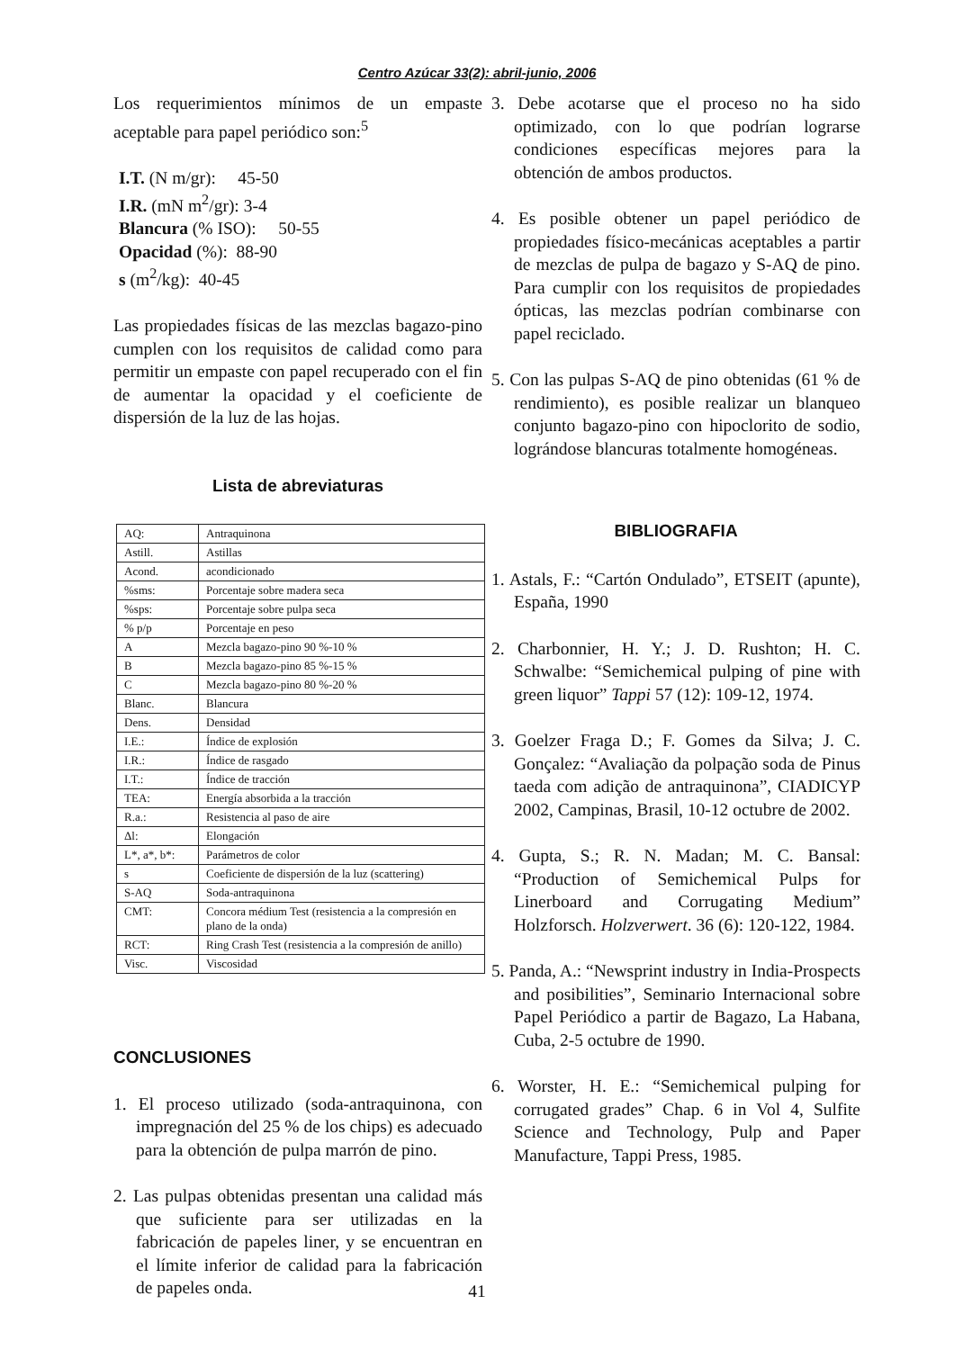Centro Azúcar 33(2): abril-junio, 2006
Los requerimientos mínimos de un empaste aceptable para papel periódico son:<sup>5</sup>
I.T. (N m/gr): 45-50
I.R. (mN m<sup>2</sup>/gr): 3-4
Blancura (% ISO): 50-55
Opacidad (%): 88-90
s (m<sup>2</sup>/kg): 40-45
Las propiedades físicas de las mezclas bagazo-pino cumplen con los requisitos de calidad como para permitir un empaste con papel recuperado con el fin de aumentar la opacidad y el coeficiente de dispersión de la luz de las hojas.
Lista de abreviaturas
| AQ: | Antraquinona |
| Astill. | Astillas |
| Acond. | acondicionado |
| %sms: | Porcentaje sobre madera seca |
| %sps: | Porcentaje sobre pulpa seca |
| % p/p | Porcentaje en peso |
| A | Mezcla bagazo-pino 90 %-10 % |
| B | Mezcla bagazo-pino 85 %-15 % |
| C | Mezcla bagazo-pino 80 %-20 % |
| Blanc. | Blancura |
| Dens. | Densidad |
| I.E.: | Índice de explosión |
| I.R.: | Índice de rasgado |
| I.T.: | Índice de tracción |
| TEA: | Energía absorbida a la tracción |
| R.a.: | Resistencia al paso de aire |
| Δl: | Elongación |
| L*, a*, b*: | Parámetros de color |
| s | Coeficiente de dispersión de la luz (scattering) |
| S-AQ | Soda-antraquinona |
| CMT: | Concora médium Test (resistencia a la compresión en plano de la onda) |
| RCT: | Ring Crash Test (resistencia a la compresión de anillo) |
| Visc. | Viscosidad |
CONCLUSIONES
1. El proceso utilizado (soda-antraquinona, con impregnación del 25 % de los chips) es adecuado para la obtención de pulpa marrón de pino.
2. Las pulpas obtenidas presentan una calidad más que suficiente para ser utilizadas en la fabricación de papeles liner, y se encuentran en el límite inferior de calidad para la fabricación de papeles onda.
3. Debe acotarse que el proceso no ha sido optimizado, con lo que podrían lograrse condiciones específicas mejores para la obtención de ambos productos.
4. Es posible obtener un papel periódico de propiedades físico-mecánicas aceptables a partir de mezclas de pulpa de bagazo y S-AQ de pino. Para cumplir con los requisitos de propiedades ópticas, las mezclas podrían combinarse con papel reciclado.
5. Con las pulpas S-AQ de pino obtenidas (61 % de rendimiento), es posible realizar un blanqueo conjunto bagazo-pino con hipoclorito de sodio, lográndose blancuras totalmente homogéneas.
BIBLIOGRAFIA
1. Astals, F.: “Cartón Ondulado”, ETSEIT (apunte), España, 1990
2. Charbonnier, H. Y.; J. D. Rushton; H. C. Schwalbe: “Semichemical pulping of pine with green liquor” Tappi 57 (12): 109-12, 1974.
3. Goelzer Fraga D.; F. Gomes da Silva; J. C. Gonçalez: “Avaliação da polpação soda de Pinus taeda com adição de antraquinona”, CIADICYP 2002, Campinas, Brasil, 10-12 octubre de 2002.
4. Gupta, S.; R. N. Madan; M. C. Bansal: “Production of Semichemical Pulps for Linerboard and Corrugating Medium” Holzforsch. Holzverwert. 36 (6): 120-122, 1984.
5. Panda, A.: “Newsprint industry in India-Prospects and posibilities”, Seminario Internacional sobre Papel Periódico a partir de Bagazo, La Habana, Cuba, 2-5 octubre de 1990.
6. Worster, H. E.: “Semichemical pulping for corrugated grades” Chap. 6 in Vol 4, Sulfite Science and Technology, Pulp and Paper Manufacture, Tappi Press, 1985.
41